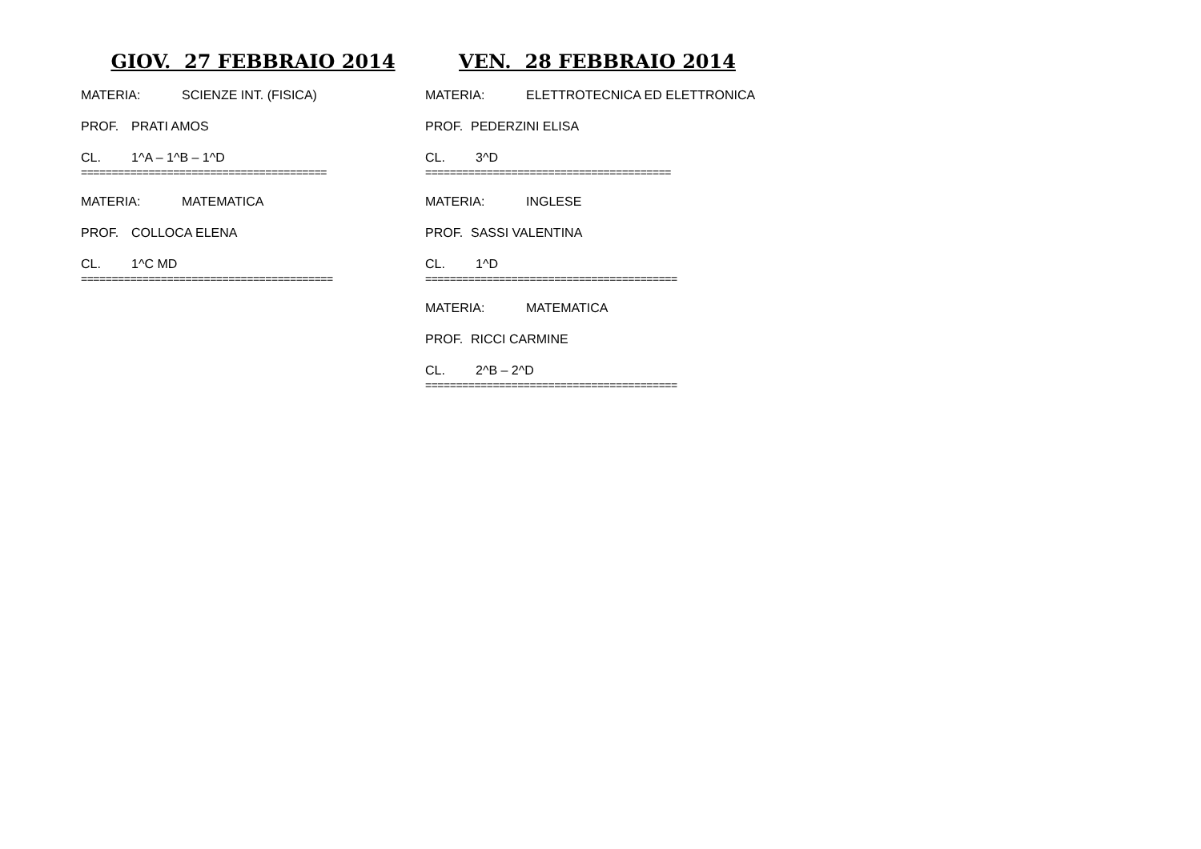GIOV. 27 FEBBRAIO 2014
MATERIA: SCIENZE INT. (FISICA)
PROF. PRATI AMOS
CL. 1^A – 1^B – 1^D
========================================
MATERIA: MATEMATICA
PROF. COLLOCA ELENA
CL. 1^C MD
=========================================
VEN. 28 FEBBRAIO 2014
MATERIA: ELETTROTECNICA ED ELETTRONICA
PROF. PEDERZINI ELISA
CL. 3^D
========================================
MATERIA: INGLESE
PROF. SASSI VALENTINA
CL. 1^D
=========================================
MATERIA: MATEMATICA
PROF. RICCI CARMINE
CL. 2^B – 2^D
=========================================